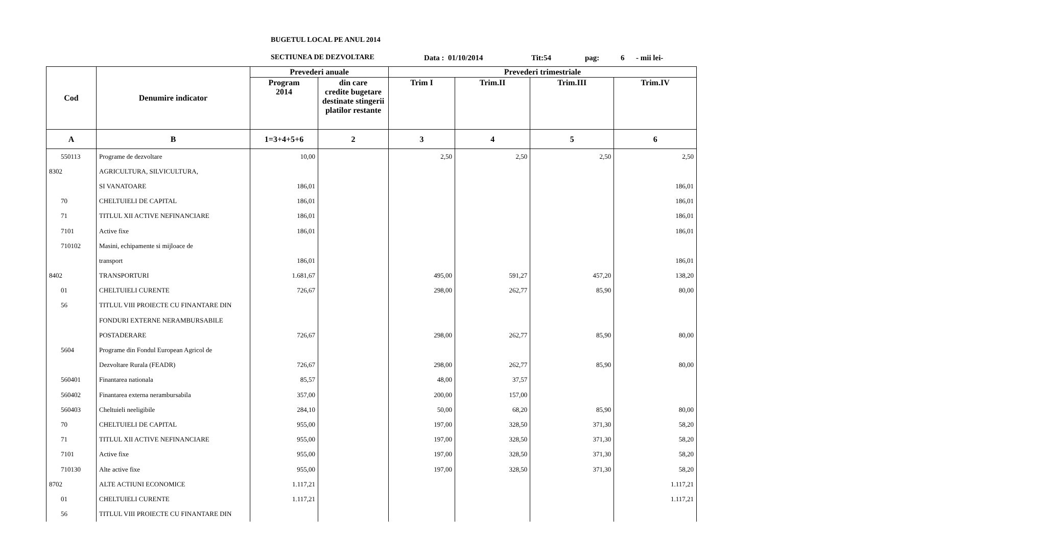BUGETUL LOCAL PE ANUL 2014
SECTIUNEA DE DEZVOLTARE
Data : 01/10/2014 Tit:54 pag: 6 - mii lei-
| Cod | Denumire indicator | Prevederi anuale | | Prevederi trimestriale | | | |
| --- | --- | --- | --- | --- | --- | --- | --- |
| | | Program 2014 | din care credite bugetare destinate stingerii platilor restante | Trim I | Trim.II | Trim.III | Trim.IV |
| A | B | 1=3+4+5+6 | 2 | 3 | 4 | 5 | 6 |
| 550113 | Programe de dezvoltare | 10,00 | | 2,50 | 2,50 | 2,50 | 2,50 |
| 8302 | AGRICULTURA, SILVICULTURA, | | | | | | |
| | SI VANATOARE | 186,01 | | | | | 186,01 |
| 70 | CHELTUIELI DE CAPITAL | 186,01 | | | | | 186,01 |
| 71 | TITLUL XII ACTIVE NEFINANCIARE | 186,01 | | | | | 186,01 |
| 7101 | Active fixe | 186,01 | | | | | 186,01 |
| 710102 | Masini, echipamente si mijloace de | | | | | | |
| | transport | 186,01 | | | | | 186,01 |
| 8402 | TRANSPORTURI | 1.681,67 | | 495,00 | 591,27 | 457,20 | 138,20 |
| 01 | CHELTUIELI CURENTE | 726,67 | | 298,00 | 262,77 | 85,90 | 80,00 |
| 56 | TITLUL VIII PROIECTE CU FINANTARE DIN | | | | | | |
| | FONDURI EXTERNE NERAMBURSABILE | | | | | | |
| | POSTADERARE | 726,67 | | 298,00 | 262,77 | 85,90 | 80,00 |
| 5604 | Programe din Fondul European Agricol de | | | | | | |
| | Dezvoltare Rurala (FEADR) | 726,67 | | 298,00 | 262,77 | 85,90 | 80,00 |
| 560401 | Finantarea nationala | 85,57 | | 48,00 | 37,57 | | |
| 560402 | Finantarea externa nerambursabila | 357,00 | | 200,00 | 157,00 | | |
| 560403 | Cheltuieli neeligibile | 284,10 | | 50,00 | 68,20 | 85,90 | 80,00 |
| 70 | CHELTUIELI DE CAPITAL | 955,00 | | 197,00 | 328,50 | 371,30 | 58,20 |
| 71 | TITLUL XII ACTIVE NEFINANCIARE | 955,00 | | 197,00 | 328,50 | 371,30 | 58,20 |
| 7101 | Active fixe | 955,00 | | 197,00 | 328,50 | 371,30 | 58,20 |
| 710130 | Alte active fixe | 955,00 | | 197,00 | 328,50 | 371,30 | 58,20 |
| 8702 | ALTE ACTIUNI ECONOMICE | 1.117,21 | | | | | 1.117,21 |
| 01 | CHELTUIELI CURENTE | 1.117,21 | | | | | 1.117,21 |
| 56 | TITLUL VIII PROIECTE CU FINANTARE DIN | | | | | | |